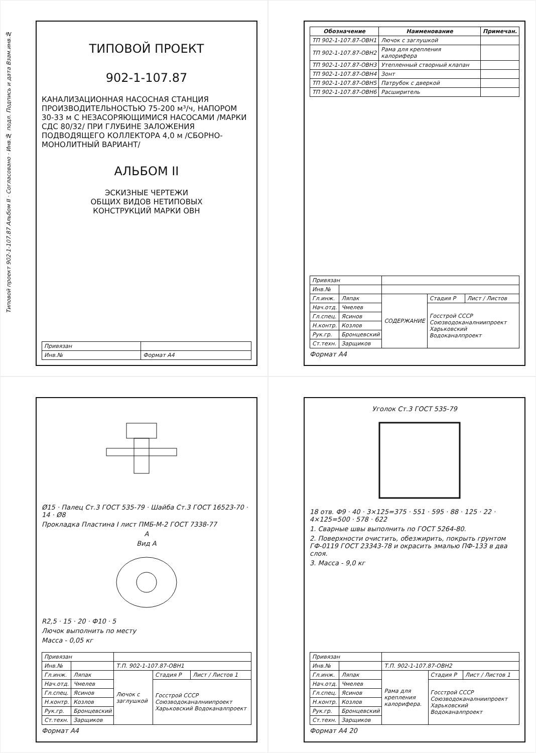Типовой проект 902-1-107.87 Альбом II · Согласовано · Инв.№ подл. Подпись и дата Взам.инв.№
ТИПОВОЙ ПРОЕКТ
902-1-107.87
КАНАЛИЗАЦИОННАЯ НАСОСНАЯ СТАНЦИЯ ПРОИЗВОДИТЕЛЬНОСТЬЮ 75-200 м³/ч, НАПОРОМ 30-33 м С НЕЗАСОРЯЮЩИМИСЯ НАСОСАМИ /МАРКИ СДС 80/32/ ПРИ ГЛУБИНЕ ЗАЛОЖЕНИЯ ПОДВОДЯЩЕГО КОЛЛЕКТОРА 4,0 м /СБОРНО-МОНОЛИТНЫЙ ВАРИАНТ/
АЛЬБОМ II
ЭСКИЗНЫЕ ЧЕРТЕЖИ
ОБЩИХ ВИДОВ НЕТИПОВЫХ
КОНСТРУКЦИЙ МАРКИ ОВН
| Привязан | |
| Инв.№ | Формат А4 |
| Обозначение | Наименование | Примечан. |
| --- | --- | --- |
| ТП 902-1-107.87-ОВН1 | Лючок с заглушкой | |
| ТП 902-1-107.87-ОВН2 | Рама для крепления калорифера | |
| ТП 902-1-107.87-ОВН3 | Утепленный створный клапан | |
| ТП 902-1-107.87-ОВН4 | Зонт | |
| ТП 902-1-107.87-ОВН5 | Патрубок с дверкой | |
| ТП 902-1-107.87-ОВН6 | Расширитель | |
| Привязан | | | | |
| Инв.№ | | | | |
| Гл.инж. | Ляпак | СОДЕРЖАНИЕ | Стадия Р | Лист / Листов |
| Нач.отд. | Чмелев | | Госстрой СССР Союзводоканалниипроект Харьковский Водоканалпроект | |
| Гл.спец. | Ясинов | | | |
| Н.контр. | Козлов | | | |
| Рук.гр. | Бронцевский | | | |
| Ст.техн. | Зарщиков | | | |
Формат А4
Ø15 · Палец Ст.3 ГОСТ 535-79 · Шайба Ст.3 ГОСТ 16523-70 · 14 · Ø8
Прокладка Пластина I лист ПМБ-М-2 ГОСТ 7338-77
А
Вид А
R2,5 · 15 · 20 · Ф10 · 5
Лючок выполнить по месту
Масса - 0,05 кг
| Привязан | | | | |
| Инв.№ | | Т.П. 902-1-107.87-ОВН1 | | |
| Гл.инж. | Ляпак | Лючок с заглушкой | Стадия Р | Лист / Листов 1 |
| Нач.отд. | Чмелев | | Госстрой СССР Союзводоканалниипроект Харьковский Водоканалпроект | |
| Гл.спец. | Ясинов | | | |
| Н.контр. | Козлов | | | |
| Рук.гр. | Бронцевский | | | |
| Ст.техн. | Зарщиков | | | |
Формат А4
Уголок Ст.3 ГОСТ 535-79
18 отв. Ф9 · 40 · 3×125=375 · 551 · 595 · 88 · 125 · 22 · 4×125=500 · 578 · 622
1. Сварные швы выполнить по ГОСТ 5264-80.
2. Поверхности очистить, обезжирить, покрыть грунтом ГФ-0119 ГОСТ 23343-78 и окрасить эмалью ПФ-133 в два слоя.
3. Масса - 9,0 кг
| Привязан | | | | |
| Инв.№ | | Т.П. 902-1-107.87-ОВН2 | | |
| Гл.инж. | Ляпак | Рама для крепления калорифера. | Стадия Р | Лист / Листов 1 |
| Нач.отд. | Чмелев | | Госстрой СССР Союзводоканалниипроект Харьковский Водоканалпроект | |
| Гл.спец. | Ясинов | | | |
| Н.контр. | Козлов | | | |
| Рук.гр. | Бронцевский | | | |
| Ст.техн. | Зарщиков | | | |
Формат А4 20